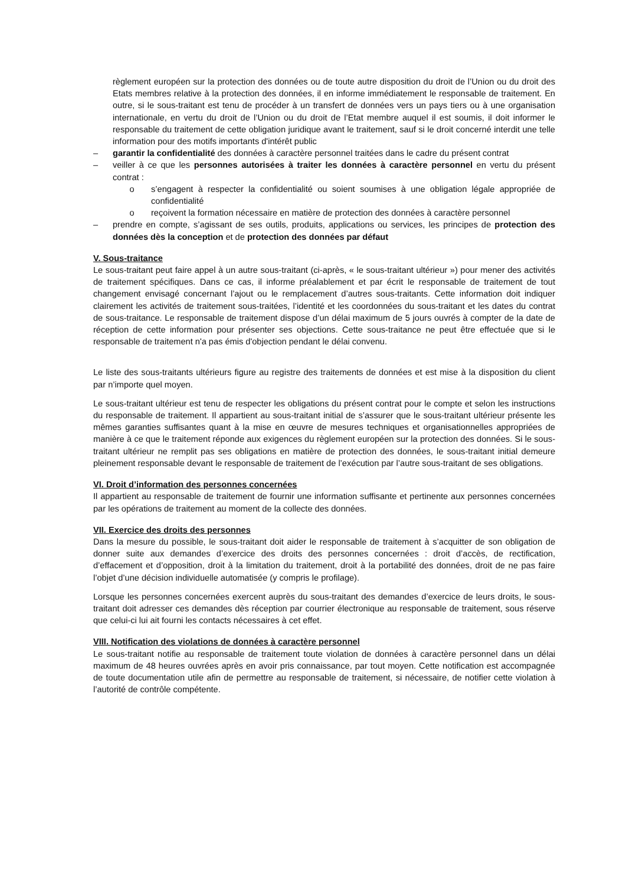règlement européen sur la protection des données ou de toute autre disposition du droit de l’Union ou du droit des Etats membres relative à la protection des données, il en informe immédiatement le responsable de traitement. En outre, si le sous-traitant est tenu de procéder à un transfert de données vers un pays tiers ou à une organisation internationale, en vertu du droit de l’Union ou du droit de l’Etat membre auquel il est soumis, il doit informer le responsable du traitement de cette obligation juridique avant le traitement, sauf si le droit concerné interdit une telle information pour des motifs importants d'intérêt public
– garantir la confidentialité des données à caractère personnel traitées dans le cadre du présent contrat
– veiller à ce que les personnes autorisées à traiter les données à caractère personnel en vertu du présent contrat :
o s’engagent à respecter la confidentialité ou soient soumises à une obligation légale appropriée de confidentialité
o reçoivent la formation nécessaire en matière de protection des données à caractère personnel
– prendre en compte, s’agissant de ses outils, produits, applications ou services, les principes de protection des données dès la conception et de protection des données par défaut
V. Sous-traitance
Le sous-traitant peut faire appel à un autre sous-traitant (ci-après, « le sous-traitant ultérieur ») pour mener des activités de traitement spécifiques. Dans ce cas, il informe préalablement et par écrit le responsable de traitement de tout changement envisagé concernant l’ajout ou le remplacement d’autres sous-traitants. Cette information doit indiquer clairement les activités de traitement sous-traitées, l’identité et les coordonnées du sous-traitant et les dates du contrat de sous-traitance. Le responsable de traitement dispose d’un délai maximum de 5 jours ouvrés à compter de la date de réception de cette information pour présenter ses objections. Cette sous-traitance ne peut être effectuée que si le responsable de traitement n'a pas émis d'objection pendant le délai convenu.
Le liste des sous-traitants ultérieurs figure au registre des traitements de données et est mise à la disposition du client par n’importe quel moyen.
Le sous-traitant ultérieur est tenu de respecter les obligations du présent contrat pour le compte et selon les instructions du responsable de traitement. Il appartient au sous-traitant initial de s’assurer que le sous-traitant ultérieur présente les mêmes garanties suffisantes quant à la mise en œuvre de mesures techniques et organisationnelles appropriées de manière à ce que le traitement réponde aux exigences du règlement européen sur la protection des données. Si le sous-traitant ultérieur ne remplit pas ses obligations en matière de protection des données, le sous-traitant initial demeure pleinement responsable devant le responsable de traitement de l’exécution par l’autre sous-traitant de ses obligations.
VI. Droit d’information des personnes concernées
Il appartient au responsable de traitement de fournir une information suffisante et pertinente aux personnes concernées par les opérations de traitement au moment de la collecte des données.
VII. Exercice des droits des personnes
Dans la mesure du possible, le sous-traitant doit aider le responsable de traitement à s’acquitter de son obligation de donner suite aux demandes d’exercice des droits des personnes concernées : droit d’accès, de rectification, d’effacement et d’opposition, droit à la limitation du traitement, droit à la portabilité des données, droit de ne pas faire l’objet d’une décision individuelle automatisée (y compris le profilage).
Lorsque les personnes concernées exercent auprès du sous-traitant des demandes d’exercice de leurs droits, le sous-traitant doit adresser ces demandes dès réception par courrier électronique au responsable de traitement, sous réserve que celui-ci lui ait fourni les contacts nécessaires à cet effet.
VIII. Notification des violations de données à caractère personnel
Le sous-traitant notifie au responsable de traitement toute violation de données à caractère personnel dans un délai maximum de 48 heures ouvrées après en avoir pris connaissance, par tout moyen. Cette notification est accompagnée de toute documentation utile afin de permettre au responsable de traitement, si nécessaire, de notifier cette violation à l’autorité de contrôle compétente.